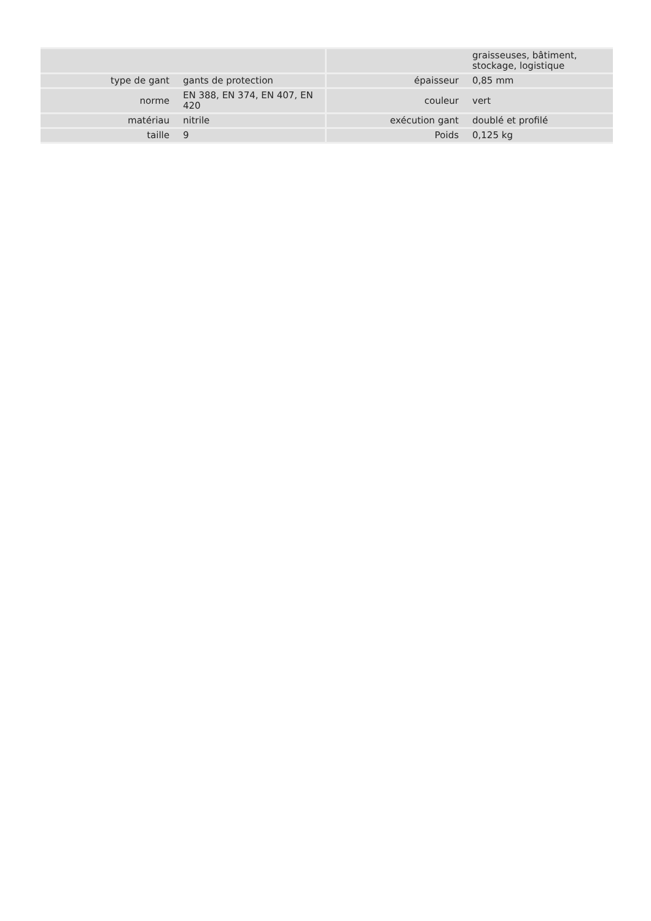| | | | graisseuses, bâtiment, stockage, logistique |
| type de gant | gants de protection | épaisseur | 0,85 mm |
| norme | EN 388, EN 374, EN 407, EN 420 | couleur | vert |
| matériau | nitrile | exécution gant | doublé et profilé |
| taille | 9 | Poids | 0,125 kg |